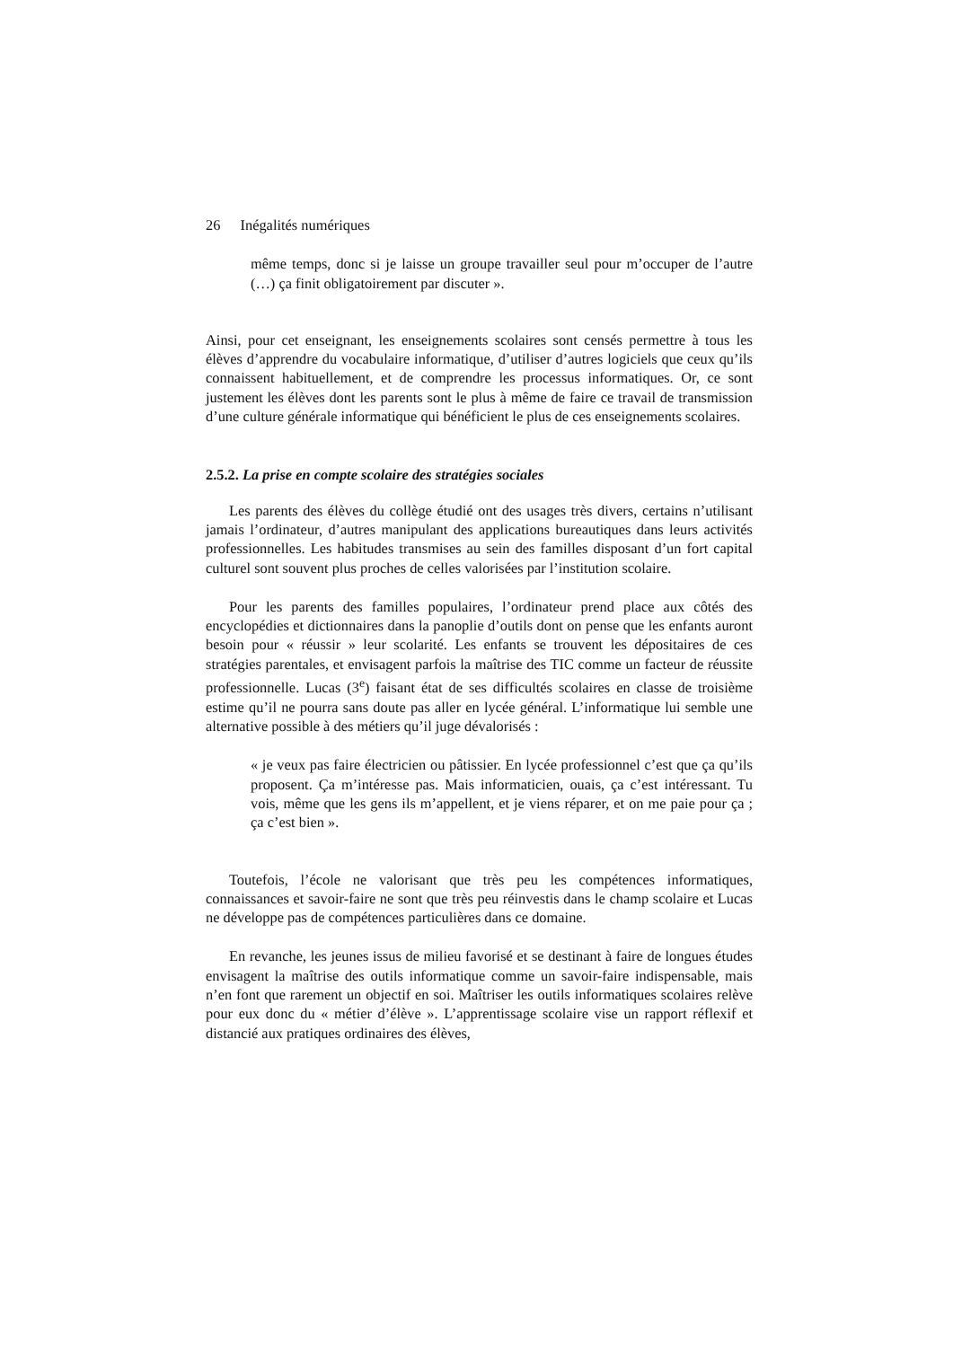26 Inégalités numériques
même temps, donc si je laisse un groupe travailler seul pour m’occuper de l’autre (…) ça finit obligatoirement par discuter ».
Ainsi, pour cet enseignant, les enseignements scolaires sont censés permettre à tous les élèves d’apprendre du vocabulaire informatique, d’utiliser d’autres logiciels que ceux qu’ils connaissent habituellement, et de comprendre les processus informatiques. Or, ce sont justement les élèves dont les parents sont le plus à même de faire ce travail de transmission d’une culture générale informatique qui bénéficient le plus de ces enseignements scolaires.
2.5.2. La prise en compte scolaire des stratégies sociales
Les parents des élèves du collège étudié ont des usages très divers, certains n’utilisant jamais l’ordinateur, d’autres manipulant des applications bureautiques dans leurs activités professionnelles. Les habitudes transmises au sein des familles disposant d’un fort capital culturel sont souvent plus proches de celles valorisées par l’institution scolaire.
Pour les parents des familles populaires, l’ordinateur prend place aux côtés des encyclopédies et dictionnaires dans la panoplie d’outils dont on pense que les enfants auront besoin pour « réussir » leur scolarité. Les enfants se trouvent les dépositaires de ces stratégies parentales, et envisagent parfois la maîtrise des TIC comme un facteur de réussite professionnelle. Lucas (3<sup>e</sup>) faisant état de ses difficultés scolaires en classe de troisième estime qu’il ne pourra sans doute pas aller en lycée général. L’informatique lui semble une alternative possible à des métiers qu’il juge dévalorisés :
« je veux pas faire électricien ou pâtissier. En lycée professionnel c’est que ça qu’ils proposent. Ça m’intéresse pas. Mais informaticien, ouais, ça c’est intéressant. Tu vois, même que les gens ils m’appellent, et je viens réparer, et on me paie pour ça ; ça c’est bien ».
Toutefois, l’école ne valorisant que très peu les compétences informatiques, connaissances et savoir-faire ne sont que très peu réinvestis dans le champ scolaire et Lucas ne développe pas de compétences particulières dans ce domaine.
En revanche, les jeunes issus de milieu favorisé et se destinant à faire de longues études envisagent la maîtrise des outils informatique comme un savoir-faire indispensable, mais n’en font que rarement un objectif en soi. Maîtriser les outils informatiques scolaires relève pour eux donc du « métier d’élève ». L’apprentissage scolaire vise un rapport réflexif et distancié aux pratiques ordinaires des élèves,